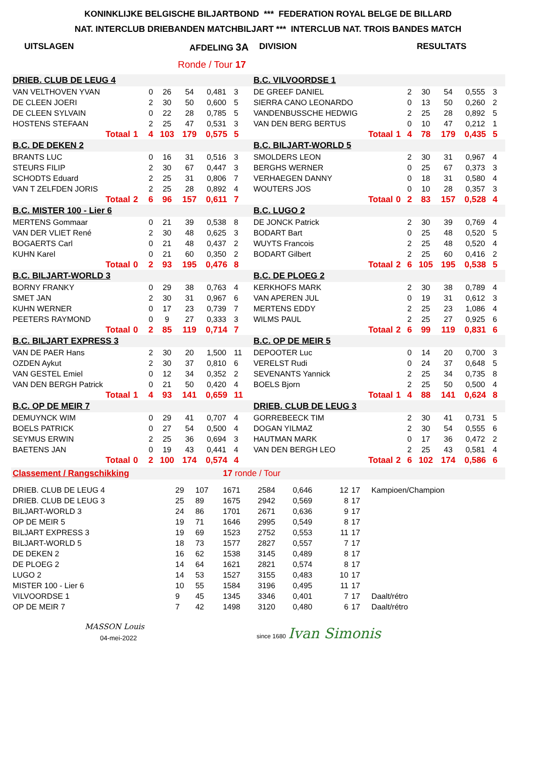KONINKLIJKE BELGISCHE BILJARTBOND *** FEDERATION ROYAL BELGE DE BILLARD
NAT. INTERCLUB DRIEBANDEN MATCHBILJART *** INTERCLUB NAT. TROIS BANDES MATCH
UITSLAGEN AFDELING 3A DIVISION RESULTATS
Ronde / Tour 17
| DRIEB. CLUB DE LEUG 4 | | | | | | | | | B.C. VILVOORDSE 1 | | | | | | | | |
| VAN VELTHOVEN YVAN | | | 0 | 26 | 54 | 0,481 | 3 | | DE GREEF DANIEL | | | 2 | 30 | 54 | 0,555 | 3 | |
| DE CLEEN JOERI | | | 2 | 30 | 50 | 0,600 | 5 | | SIERRA CANO LEONARDO | | | 0 | 13 | 50 | 0,260 | 2 | |
| DE CLEEN SYLVAIN | | | 0 | 22 | 28 | 0,785 | 5 | | VANDENBUSSCHE HEDWIG | | | 2 | 25 | 28 | 0,892 | 5 | |
| HOSTENS STEFAAN | | | 2 | 25 | 47 | 0,531 | 3 | | VAN DEN BERG BERTUS | | | 0 | 10 | 47 | 0,212 | 1 | |
| Totaal | 1 | | 4 | 103 | 179 | 0,575 | 5 | | Totaal | | 1 | 4 | 78 | 179 | 0,435 | 5 | |
| B.C. DE DEKEN 2 | | | | | | | | | B.C. BILJART-WORLD 5 | | | | | | | | |
| BRANTS LUC | | | 0 | 16 | 31 | 0,516 | 3 | | SMOLDERS LEON | | | 2 | 30 | 31 | 0,967 | 4 | |
| STEURS FILIP | | | 2 | 30 | 67 | 0,447 | 3 | | BERGHS WERNER | | | 0 | 25 | 67 | 0,373 | 3 | |
| SCHODTS Eduard | | | 2 | 25 | 31 | 0,806 | 7 | | VERHAEGEN DANNY | | | 0 | 18 | 31 | 0,580 | 4 | |
| VAN T ZELFDEN JORIS | | | 2 | 25 | 28 | 0,892 | 4 | | WOUTERS JOS | | | 0 | 10 | 28 | 0,357 | 3 | |
| Totaal | 2 | | 6 | 96 | 157 | 0,611 | 7 | | Totaal | | 0 | 2 | 83 | 157 | 0,528 | 4 | |
| B.C. MISTER 100 - Lier 6 | | | | | | | | | B.C. LUGO 2 | | | | | | | | |
| MERTENS Gommaar | | | 0 | 21 | 39 | 0,538 | 8 | | DE JONCK Patrick | | | 2 | 30 | 39 | 0,769 | 4 | |
| VAN DER VLIET René | | | 2 | 30 | 48 | 0,625 | 3 | | BODART Bart | | | 0 | 25 | 48 | 0,520 | 5 | |
| BOGAERTS Carl | | | 0 | 21 | 48 | 0,437 | 2 | | WUYTS Francois | | | 2 | 25 | 48 | 0,520 | 4 | |
| KUHN Karel | | | 0 | 21 | 60 | 0,350 | 2 | | BODART Gilbert | | | 2 | 25 | 60 | 0,416 | 2 | |
| Totaal | 0 | | 2 | 93 | 195 | 0,476 | 8 | | Totaal | | 2 | 6 | 105 | 195 | 0,538 | 5 | |
| B.C. BILJART-WORLD 3 | | | | | | | | | B.C. DE PLOEG 2 | | | | | | | | |
| BORNY FRANKY | | | 0 | 29 | 38 | 0,763 | 4 | | KERKHOFS MARK | | | 2 | 30 | 38 | 0,789 | 4 | |
| SMET JAN | | | 2 | 30 | 31 | 0,967 | 6 | | VAN APEREN JUL | | | 0 | 19 | 31 | 0,612 | 3 | |
| KUHN WERNER | | | 0 | 17 | 23 | 0,739 | 7 | | MERTENS EDDY | | | 2 | 25 | 23 | 1,086 | 4 | |
| PEETERS RAYMOND | | | 0 | 9 | 27 | 0,333 | 3 | | WILMS PAUL | | | 2 | 25 | 27 | 0,925 | 6 | |
| Totaal | 0 | | 2 | 85 | 119 | 0,714 | 7 | | Totaal | | 2 | 6 | 99 | 119 | 0,831 | 6 | |
| B.C. BILJART EXPRESS 3 | | | | | | | | | B.C. OP DE MEIR 5 | | | | | | | | |
| VAN DE PAER Hans | | | 2 | 30 | 20 | 1,500 | 11 | | DEPOOTER Luc | | | 0 | 14 | 20 | 0,700 | 3 | |
| OZDEN Aykut | | | 2 | 30 | 37 | 0,810 | 6 | | VERELST Rudi | | | 0 | 24 | 37 | 0,648 | 5 | |
| VAN GESTEL Emiel | | | 0 | 12 | 34 | 0,352 | 2 | | SEVENANTS Yannick | | | 2 | 25 | 34 | 0,735 | 8 | |
| VAN DEN BERGH Patrick | | | 0 | 21 | 50 | 0,420 | 4 | | BOELS Bjorn | | | 2 | 25 | 50 | 0,500 | 4 | |
| Totaal | 1 | | 4 | 93 | 141 | 0,659 | 11 | | Totaal | | 1 | 4 | 88 | 141 | 0,624 | 8 | |
| B.C. OP DE MEIR 7 | | | | | | | | | DRIEB. CLUB DE LEUG 3 | | | | | | | | |
| DEMUYNCK WIM | | | 0 | 29 | 41 | 0,707 | 4 | | GORREBEECK TIM | | | 2 | 30 | 41 | 0,731 | 5 | |
| BOELS PATRICK | | | 0 | 27 | 54 | 0,500 | 4 | | DOGAN YILMAZ | | | 2 | 30 | 54 | 0,555 | 6 | |
| SEYMUS ERWIN | | | 2 | 25 | 36 | 0,694 | 3 | | HAUTMAN MARK | | | 0 | 17 | 36 | 0,472 | 2 | |
| BAETENS JAN | | | 0 | 19 | 43 | 0,441 | 4 | | VAN DEN BERGH LEO | | | 2 | 25 | 43 | 0,581 | 4 | |
| Totaal | 0 | | 2 | 100 | 174 | 0,574 | 4 | | Totaal | | 2 | 6 | 102 | 174 | 0,586 | 6 | |
| Classement / Rangschikking | | | 17 ronde / Tour | | | | | | |
| DRIEB. CLUB DE LEUG 4 | 29 | 107 | 1671 | 2584 | 0,646 | 12 | 17 | Kampioen/Champion | |
| DRIEB. CLUB DE LEUG 3 | 25 | 89 | 1675 | 2942 | 0,569 | 8 | 17 | | |
| BILJART-WORLD 3 | 24 | 86 | 1701 | 2671 | 0,636 | 9 | 17 | | |
| OP DE MEIR 5 | 19 | 71 | 1646 | 2995 | 0,549 | 8 | 17 | | |
| BILJART EXPRESS 3 | 19 | 69 | 1523 | 2752 | 0,553 | 11 | 17 | | |
| BILJART-WORLD 5 | 18 | 73 | 1577 | 2827 | 0,557 | 7 | 17 | | |
| DE DEKEN 2 | 16 | 62 | 1538 | 3145 | 0,489 | 8 | 17 | | |
| DE PLOEG 2 | 14 | 64 | 1621 | 2821 | 0,574 | 8 | 17 | | |
| LUGO 2 | 14 | 53 | 1527 | 3155 | 0,483 | 10 | 17 | | |
| MISTER 100 - Lier 6 | 10 | 55 | 1584 | 3196 | 0,495 | 11 | 17 | | |
| VILVOORDSE 1 | 9 | 45 | 1345 | 3346 | 0,401 | 7 | 17 | Daalt/rétro | |
| OP DE MEIR 7 | 7 | 42 | 1498 | 3120 | 0,480 | 6 | 17 | Daalt/rétro | |
MASSON Louis
04-mei-2022
since 1680 Ivan Simonis